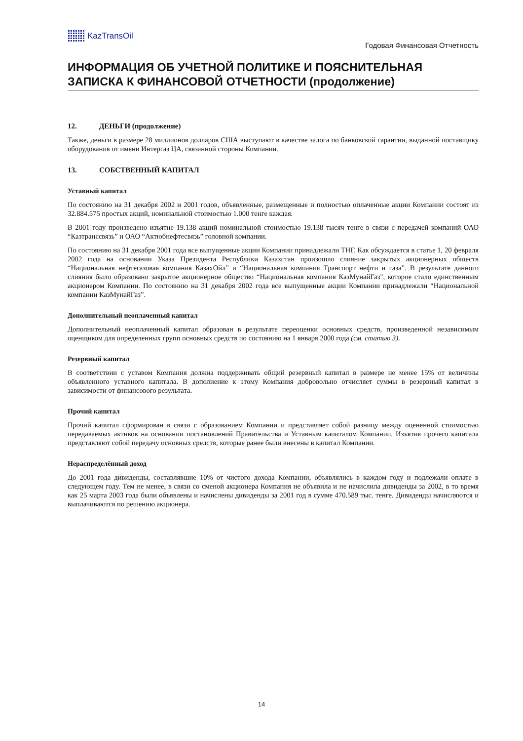KazTransOil
Годовая Финансовая Отчетность
ИНФОРМАЦИЯ ОБ УЧЕТНОЙ ПОЛИТИКЕ И ПОЯСНИТЕЛЬНАЯ ЗАПИСКА К ФИНАНСОВОЙ ОТЧЕТНОСТИ (продолжение)
12. ДЕНЬГИ (продолжение)
Также, деньги в размере 28 миллионов долларов США выступают в качестве залога по банковской гарантии, выданной поставщику оборудования от имени Интергаз ЦА, связанной стороны Компании.
13. СОБСТВЕННЫЙ КАПИТАЛ
Уставный капитал
По состоянию на 31 декабря 2002 и 2001 годов, объявленные, размещенные и полностью оплаченные акции Компании состоят из 32.884.575 простых акций, номинальной стоимостью 1.000 тенге каждая.
В 2001 году произведено изъятие 19.138 акций номинальной стоимостью 19.138 тысяч тенге в связи с передачей компаний ОАО “Казтранссвязь” и ОАО “Актюбнефтесвязь” головной компании.
По состоянию на 31 декабря 2001 года все выпущенные акции Компании принадлежали ТНГ. Как обсуждается в статье 1, 20 февраля 2002 года на основании Указа Президента Республики Казахстан произошло слияние закрытых акционерных обществ “Национальная нефтегазовая компания КазахОйл” и “Национальная компания Транспорт нефти и газа”. В результате данного слияния было образовано закрытое акционерное общество “Национальная компания КазМунайГаз", которое стало единственным акционером Компании. По состоянию на 31 декабря 2002 года все выпущенные акции Компании принадлежали “Национальной компании КазМунайГаз”.
Дополнительный неоплаченный капитал
Дополнительный неоплаченный капитал образован в результате переоценки основных средств, произведенной независимым оценщиком для определенных групп основных средств по состоянию на 1 января 2000 года (см. статью 3).
Резервный капитал
В соответствии с уставом Компания должна поддерживать общий резервный капитал в размере не менее 15% от величины объявленного уставного капитала. В дополнение к этому Компания добровольно отчисляет суммы в резервный капитал в зависимости от финансового результата.
Прочий капитал
Прочий капитал сформирован в связи с образованием Компании и представляет собой разницу между оцененной стоимостью передаваемых активов на основании постановлений Правительства и Уставным капиталом Компании. Изъятия прочего капитала представляют собой передачу основных средств, которые ранее были внесены в капитал Компании.
Нераспределённый доход
До 2001 года дивиденды, составлявшие 10% от чистого дохода Компании, объявлялись в каждом году и подлежали оплате в следующем году. Тем не менее, в связи со сменой акционера Компания не объявила и не начислила дивиденды за 2002, в то время как 25 марта 2003 года были объявлены и начислены дивиденды за 2001 год в сумме 470.589 тыс. тенге. Дивиденды начисляются и выплачиваются по решению акционера.
14